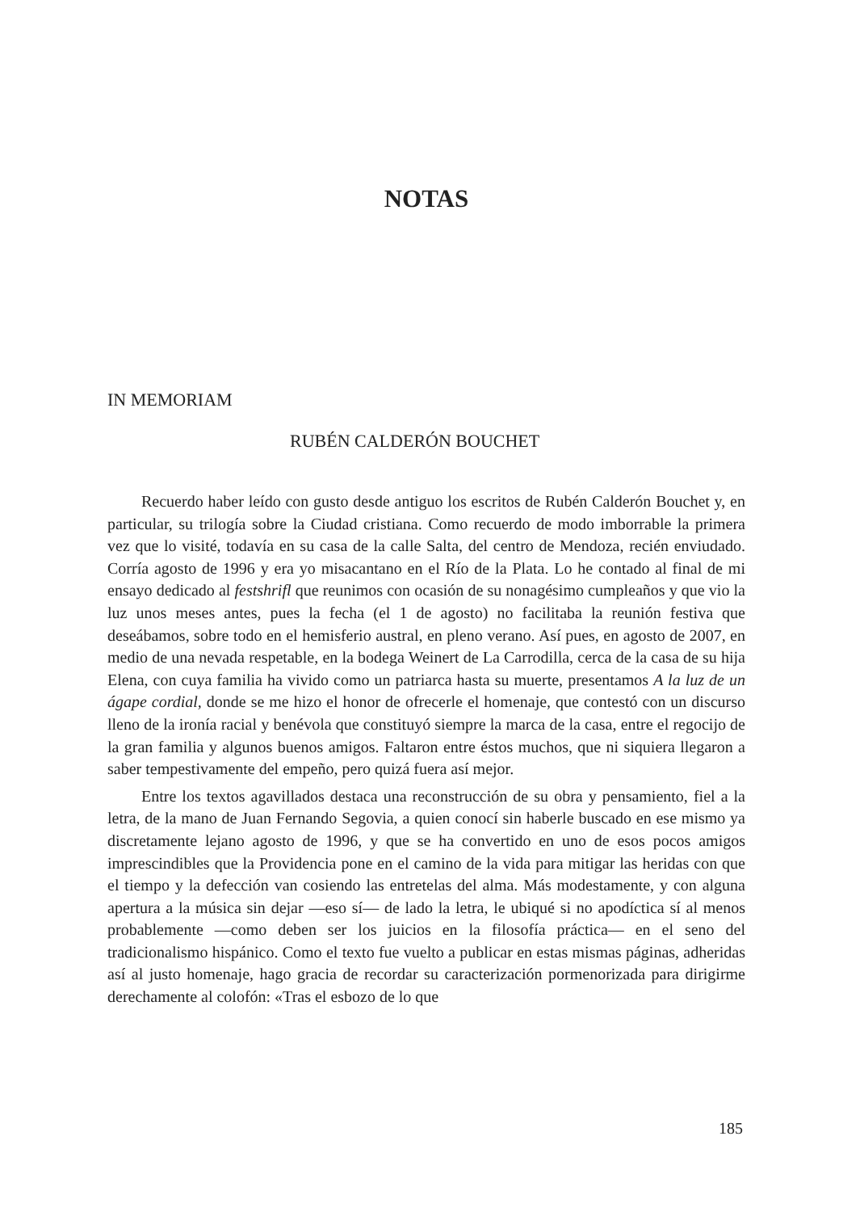NOTAS
IN MEMORIAM
RUBÉN CALDERÓN BOUCHET
Recuerdo haber leído con gusto desde antiguo los escritos de Rubén Calderón Bouchet y, en particular, su trilogía sobre la Ciudad cristiana. Como recuerdo de modo imborrable la primera vez que lo visité, todavía en su casa de la calle Salta, del centro de Mendoza, recién enviudado. Corría agosto de 1996 y era yo misacantano en el Río de la Plata. Lo he contado al final de mi ensayo dedicado al festshrifl que reunimos con ocasión de su nonagésimo cumpleaños y que vio la luz unos meses antes, pues la fecha (el 1 de agosto) no facilitaba la reunión festiva que deseábamos, sobre todo en el hemisferio austral, en pleno verano. Así pues, en agosto de 2007, en medio de una nevada respetable, en la bodega Weinert de La Carrodilla, cerca de la casa de su hija Elena, con cuya familia ha vivido como un patriarca hasta su muerte, presentamos A la luz de un ágape cordial, donde se me hizo el honor de ofrecerle el homenaje, que contestó con un discurso lleno de la ironía racial y benévola que constituyó siempre la marca de la casa, entre el regocijo de la gran familia y algunos buenos amigos. Faltaron entre éstos muchos, que ni siquiera llegaron a saber tempestivamente del empeño, pero quizá fuera así mejor.
Entre los textos agavillados destaca una reconstrucción de su obra y pensamiento, fiel a la letra, de la mano de Juan Fernando Segovia, a quien conocí sin haberle buscado en ese mismo ya discretamente lejano agosto de 1996, y que se ha convertido en uno de esos pocos amigos imprescindibles que la Providencia pone en el camino de la vida para mitigar las heridas con que el tiempo y la defección van cosiendo las entretelas del alma. Más modestamente, y con alguna apertura a la música sin dejar —eso sí— de lado la letra, le ubiqué si no apodíctica sí al menos probablemente —como deben ser los juicios en la filosofía práctica— en el seno del tradicionalismo hispánico. Como el texto fue vuelto a publicar en estas mismas páginas, adheridas así al justo homenaje, hago gracia de recordar su caracterización pormenorizada para dirigirme derechamente al colofón: «Tras el esbozo de lo que
185